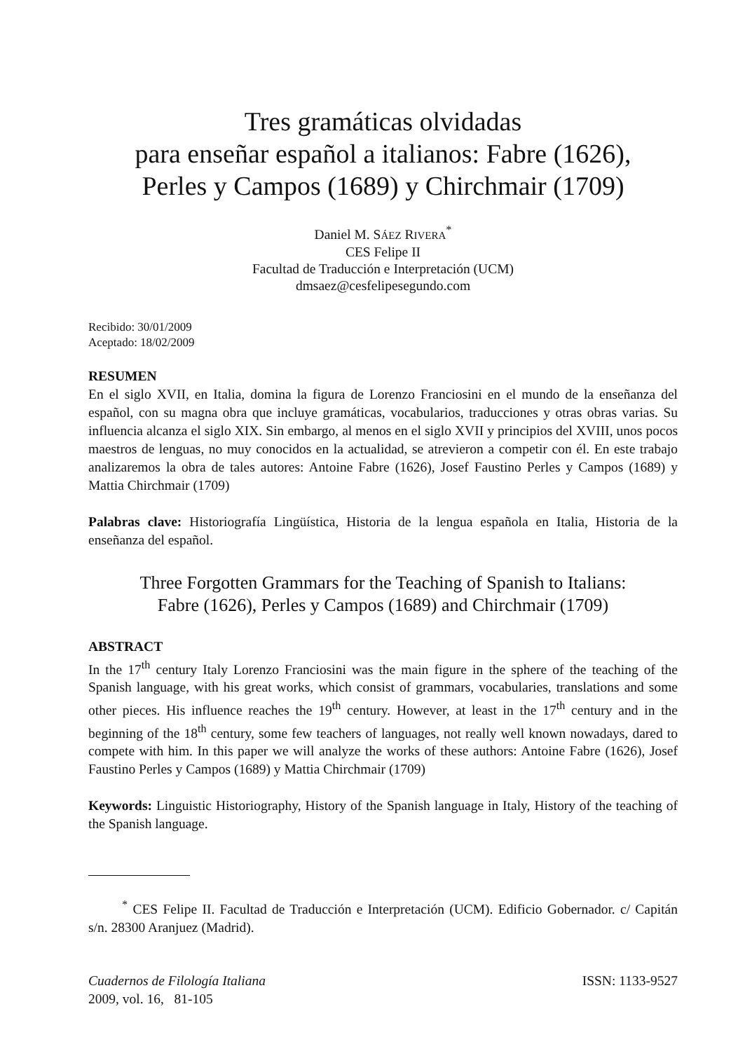Tres gramáticas olvidadas
para enseñar español a italianos: Fabre (1626),
Perles y Campos (1689) y Chirchmair (1709)
Daniel M. SÁEZ RIVERA<sup>*</sup>
CES Felipe II
Facultad de Traducción e Interpretación (UCM)
dmsaez@cesfelipesegundo.com
Recibido: 30/01/2009
Aceptado: 18/02/2009
RESUMEN
En el siglo XVII, en Italia, domina la figura de Lorenzo Franciosini en el mundo de la enseñanza del español, con su magna obra que incluye gramáticas, vocabularios, traducciones y otras obras varias. Su influencia alcanza el siglo XIX. Sin embargo, al menos en el siglo XVII y principios del XVIII, unos pocos maestros de lenguas, no muy conocidos en la actualidad, se atrevieron a competir con él. En este trabajo analizaremos la obra de tales autores: Antoine Fabre (1626), Josef Faustino Perles y Campos (1689) y Mattia Chirchmair (1709)
Palabras clave: Historiografía Lingüística, Historia de la lengua española en Italia, Historia de la enseñanza del español.
Three Forgotten Grammars for the Teaching of Spanish to Italians:
Fabre (1626), Perles y Campos (1689) and Chirchmair (1709)
ABSTRACT
In the 17<sup>th</sup> century Italy Lorenzo Franciosini was the main figure in the sphere of the teaching of the Spanish language, with his great works, which consist of grammars, vocabularies, translations and some other pieces. His influence reaches the 19<sup>th</sup> century. However, at least in the 17<sup>th</sup> century and in the beginning of the 18<sup>th</sup> century, some few teachers of languages, not really well known nowadays, dared to compete with him. In this paper we will analyze the works of these authors: Antoine Fabre (1626), Josef Faustino Perles y Campos (1689) y Mattia Chirchmair (1709)
Keywords: Linguistic Historiography, History of the Spanish language in Italy, History of the teaching of the Spanish language.
<sup>*</sup> CES Felipe II. Facultad de Traducción e Interpretación (UCM). Edificio Gobernador. c/ Capitán s/n. 28300 Aranjuez (Madrid).
Cuadernos de Filología Italiana
2009, vol. 16, 81-105
ISSN: 1133-9527